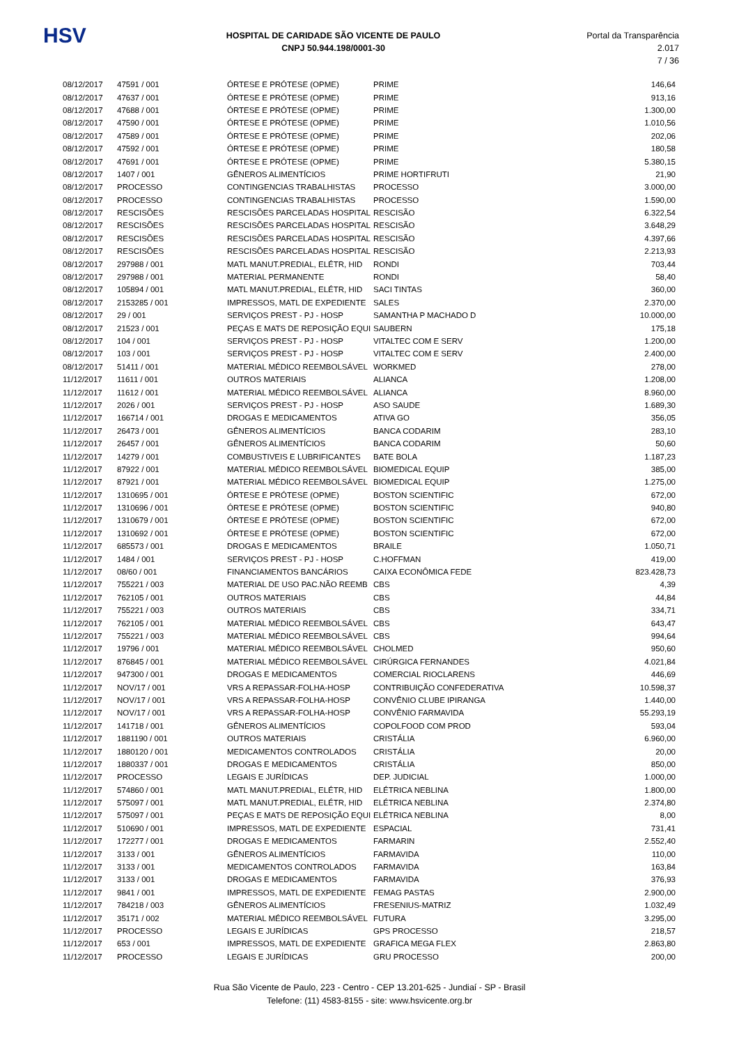HSV
HOSPITAL DE CARIDADE SÃO VICENTE DE PAULO
CNPJ 50.944.198/0001-30
Portal da Transparência 2.017
7 / 36
| 08/12/2017 | 47591 / 001 | ÓRTESE E PRÓTESE (OPME) | PRIME | 146,64 |
| 08/12/2017 | 47637 / 001 | ÓRTESE E PRÓTESE (OPME) | PRIME | 913,16 |
| 08/12/2017 | 47688 / 001 | ÓRTESE E PRÓTESE (OPME) | PRIME | 1.300,00 |
| 08/12/2017 | 47590 / 001 | ÓRTESE E PRÓTESE (OPME) | PRIME | 1.010,56 |
| 08/12/2017 | 47589 / 001 | ÓRTESE E PRÓTESE (OPME) | PRIME | 202,06 |
| 08/12/2017 | 47592 / 001 | ÓRTESE E PRÓTESE (OPME) | PRIME | 180,58 |
| 08/12/2017 | 47691 / 001 | ÓRTESE E PRÓTESE (OPME) | PRIME | 5.380,15 |
| 08/12/2017 | 1407 / 001 | GÊNEROS ALIMENTÍCIOS | PRIME HORTIFRUTI | 21,90 |
| 08/12/2017 | PROCESSO | CONTINGENCIAS TRABALHISTAS | PROCESSO | 3.000,00 |
| 08/12/2017 | PROCESSO | CONTINGENCIAS TRABALHISTAS | PROCESSO | 1.590,00 |
| 08/12/2017 | RESCISÕES | RESCISÕES PARCELADAS HOSPITAL | RESCISÃO | 6.322,54 |
| 08/12/2017 | RESCISÕES | RESCISÕES PARCELADAS HOSPITAL | RESCISÃO | 3.648,29 |
| 08/12/2017 | RESCISÕES | RESCISÕES PARCELADAS HOSPITAL | RESCISÃO | 4.397,66 |
| 08/12/2017 | RESCISÕES | RESCISÕES PARCELADAS HOSPITAL | RESCISÃO | 2.213,93 |
| 08/12/2017 | 297988 / 001 | MATL MANUT.PREDIAL, ELÉTR, HID | RONDI | 703,44 |
| 08/12/2017 | 297988 / 001 | MATERIAL PERMANENTE | RONDI | 58,40 |
| 08/12/2017 | 105894 / 001 | MATL MANUT.PREDIAL, ELÉTR, HID | SACI TINTAS | 360,00 |
| 08/12/2017 | 2153285 / 001 | IMPRESSOS, MATL DE EXPEDIENTE | SALES | 2.370,00 |
| 08/12/2017 | 29 / 001 | SERVIÇOS PREST - PJ - HOSP | SAMANTHA P MACHADO D | 10.000,00 |
| 08/12/2017 | 21523 / 001 | PEÇAS E MATS DE REPOSIÇÃO EQUI | SAUBERN | 175,18 |
| 08/12/2017 | 104 / 001 | SERVIÇOS PREST - PJ - HOSP | VITALTEC COM E SERV | 1.200,00 |
| 08/12/2017 | 103 / 001 | SERVIÇOS PREST - PJ - HOSP | VITALTEC COM E SERV | 2.400,00 |
| 08/12/2017 | 51411 / 001 | MATERIAL MÉDICO REEMBOLSÁVEL | WORKMED | 278,00 |
| 11/12/2017 | 11611 / 001 | OUTROS MATERIAIS | ALIANCA | 1.208,00 |
| 11/12/2017 | 11612 / 001 | MATERIAL MÉDICO REEMBOLSÁVEL | ALIANCA | 8.960,00 |
| 11/12/2017 | 2026 / 001 | SERVIÇOS PREST - PJ - HOSP | ASO SAUDE | 1.689,30 |
| 11/12/2017 | 166714 / 001 | DROGAS E MEDICAMENTOS | ATIVA GO | 356,05 |
| 11/12/2017 | 26473 / 001 | GÊNEROS ALIMENTÍCIOS | BANCA CODARIM | 283,10 |
| 11/12/2017 | 26457 / 001 | GÊNEROS ALIMENTÍCIOS | BANCA CODARIM | 50,60 |
| 11/12/2017 | 14279 / 001 | COMBUSTIVEIS E LUBRIFICANTES | BATE BOLA | 1.187,23 |
| 11/12/2017 | 87922 / 001 | MATERIAL MÉDICO REEMBOLSÁVEL | BIOMEDICAL EQUIP | 385,00 |
| 11/12/2017 | 87921 / 001 | MATERIAL MÉDICO REEMBOLSÁVEL | BIOMEDICAL EQUIP | 1.275,00 |
| 11/12/2017 | 1310695 / 001 | ÓRTESE E PRÓTESE (OPME) | BOSTON SCIENTIFIC | 672,00 |
| 11/12/2017 | 1310696 / 001 | ÓRTESE E PRÓTESE (OPME) | BOSTON SCIENTIFIC | 940,80 |
| 11/12/2017 | 1310679 / 001 | ÓRTESE E PRÓTESE (OPME) | BOSTON SCIENTIFIC | 672,00 |
| 11/12/2017 | 1310692 / 001 | ÓRTESE E PRÓTESE (OPME) | BOSTON SCIENTIFIC | 672,00 |
| 11/12/2017 | 685573 / 001 | DROGAS E MEDICAMENTOS | BRAILE | 1.050,71 |
| 11/12/2017 | 1484 / 001 | SERVIÇOS PREST - PJ - HOSP | C.HOFFMAN | 419,00 |
| 11/12/2017 | 08/60 / 001 | FINANCIAMENTOS BANCÁRIOS | CAIXA ECONÔMICA FEDE | 823.428,73 |
| 11/12/2017 | 755221 / 003 | MATERIAL DE USO PAC.NÃO REEMB | CBS | 4,39 |
| 11/12/2017 | 762105 / 001 | OUTROS MATERIAIS | CBS | 44,84 |
| 11/12/2017 | 755221 / 003 | OUTROS MATERIAIS | CBS | 334,71 |
| 11/12/2017 | 762105 / 001 | MATERIAL MÉDICO REEMBOLSÁVEL | CBS | 643,47 |
| 11/12/2017 | 755221 / 003 | MATERIAL MÉDICO REEMBOLSÁVEL | CBS | 994,64 |
| 11/12/2017 | 19796 / 001 | MATERIAL MÉDICO REEMBOLSÁVEL | CHOLMED | 950,60 |
| 11/12/2017 | 876845 / 001 | MATERIAL MÉDICO REEMBOLSÁVEL | CIRÚRGICA FERNANDES | 4.021,84 |
| 11/12/2017 | 947300 / 001 | DROGAS E MEDICAMENTOS | COMERCIAL RIOCLARENS | 446,69 |
| 11/12/2017 | NOV/17 / 001 | VRS A REPASSAR-FOLHA-HOSP | CONTRIBUIÇÃO CONFEDERATIVA | 10.598,37 |
| 11/12/2017 | NOV/17 / 001 | VRS A REPASSAR-FOLHA-HOSP | CONVÊNIO CLUBE IPIRANGA | 1.440,00 |
| 11/12/2017 | NOV/17 / 001 | VRS A REPASSAR-FOLHA-HOSP | CONVÊNIO FARMAVIDA | 55.293,19 |
| 11/12/2017 | 141718 / 001 | GÊNEROS ALIMENTÍCIOS | COPOLFOOD COM PROD | 593,04 |
| 11/12/2017 | 1881190 / 001 | OUTROS MATERIAIS | CRISTÁLIA | 6.960,00 |
| 11/12/2017 | 1880120 / 001 | MEDICAMENTOS CONTROLADOS | CRISTÁLIA | 20,00 |
| 11/12/2017 | 1880337 / 001 | DROGAS E MEDICAMENTOS | CRISTÁLIA | 850,00 |
| 11/12/2017 | PROCESSO | LEGAIS E JURÍDICAS | DEP. JUDICIAL | 1.000,00 |
| 11/12/2017 | 574860 / 001 | MATL MANUT.PREDIAL, ELÉTR, HID | ELÉTRICA NEBLINA | 1.800,00 |
| 11/12/2017 | 575097 / 001 | MATL MANUT.PREDIAL, ELÉTR, HID | ELÉTRICA NEBLINA | 2.374,80 |
| 11/12/2017 | 575097 / 001 | PEÇAS E MATS DE REPOSIÇÃO EQUI | ELÉTRICA NEBLINA | 8,00 |
| 11/12/2017 | 510690 / 001 | IMPRESSOS, MATL DE EXPEDIENTE | ESPACIAL | 731,41 |
| 11/12/2017 | 172277 / 001 | DROGAS E MEDICAMENTOS | FARMARIN | 2.552,40 |
| 11/12/2017 | 3133 / 001 | GÊNEROS ALIMENTÍCIOS | FARMAVIDA | 110,00 |
| 11/12/2017 | 3133 / 001 | MEDICAMENTOS CONTROLADOS | FARMAVIDA | 163,84 |
| 11/12/2017 | 3133 / 001 | DROGAS E MEDICAMENTOS | FARMAVIDA | 376,93 |
| 11/12/2017 | 9841 / 001 | IMPRESSOS, MATL DE EXPEDIENTE | FEMAG PASTAS | 2.900,00 |
| 11/12/2017 | 784218 / 003 | GÊNEROS ALIMENTÍCIOS | FRESENIUS-MATRIZ | 1.032,49 |
| 11/12/2017 | 35171 / 002 | MATERIAL MÉDICO REEMBOLSÁVEL | FUTURA | 3.295,00 |
| 11/12/2017 | PROCESSO | LEGAIS E JURÍDICAS | GPS PROCESSO | 218,57 |
| 11/12/2017 | 653 / 001 | IMPRESSOS, MATL DE EXPEDIENTE | GRAFICA MEGA FLEX | 2.863,80 |
| 11/12/2017 | PROCESSO | LEGAIS E JURÍDICAS | GRU PROCESSO | 200,00 |
Rua São Vicente de Paulo, 223 - Centro - CEP 13.201-625 - Jundiaí - SP - Brasil
Telefone: (11) 4583-8155 - site: www.hsvicente.org.br